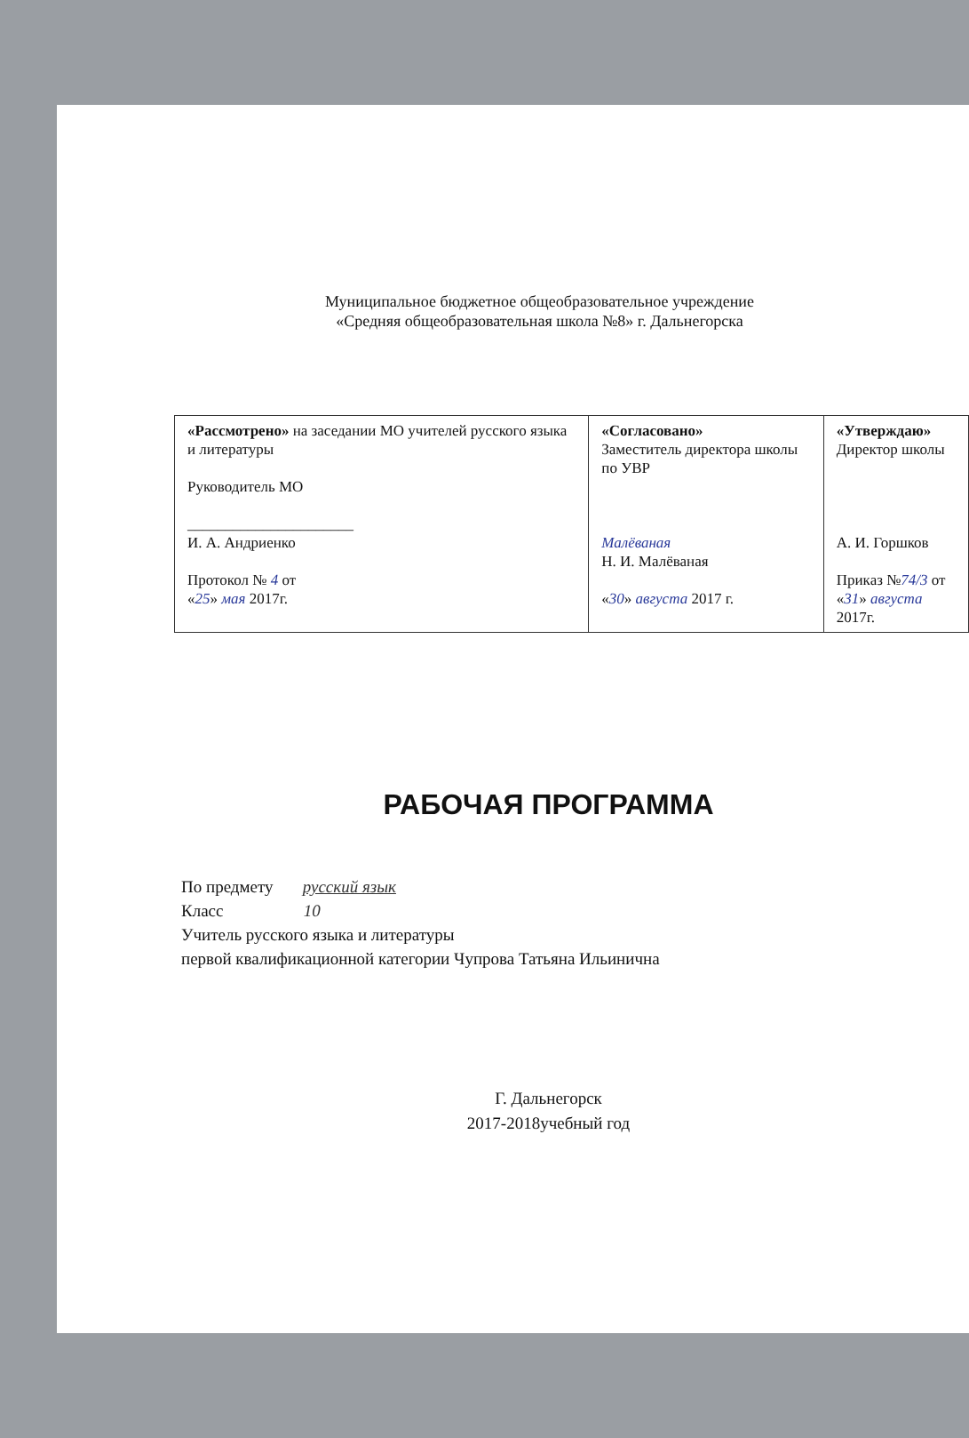Муниципальное бюджетное общеобразовательное учреждение
«Средняя общеобразовательная школа №8» г. Дальнегорска
| «Рассмотрено» на заседании МО учителей русского языка и литературы Руководитель МО ______________________ И. А. Андриенко Протокол № 4 от « 25 » мая 2017г. | «Согласовано» Заместитель директора школы по УВР Малёваная Н. И. Малёваная « 30 » августа 2017 г. | «Утверждаю» Директор школы А. И. Горшков Приказ № 74/3 от « 31 » августа 2017г. |
РАБОЧАЯ ПРОГРАММА
По предмету русский язык
Класс 10
Учитель русского языка и литературы
первой квалификационной категории Чупрова Татьяна Ильинична
Г. Дальнегорск
2017-2018учебный год